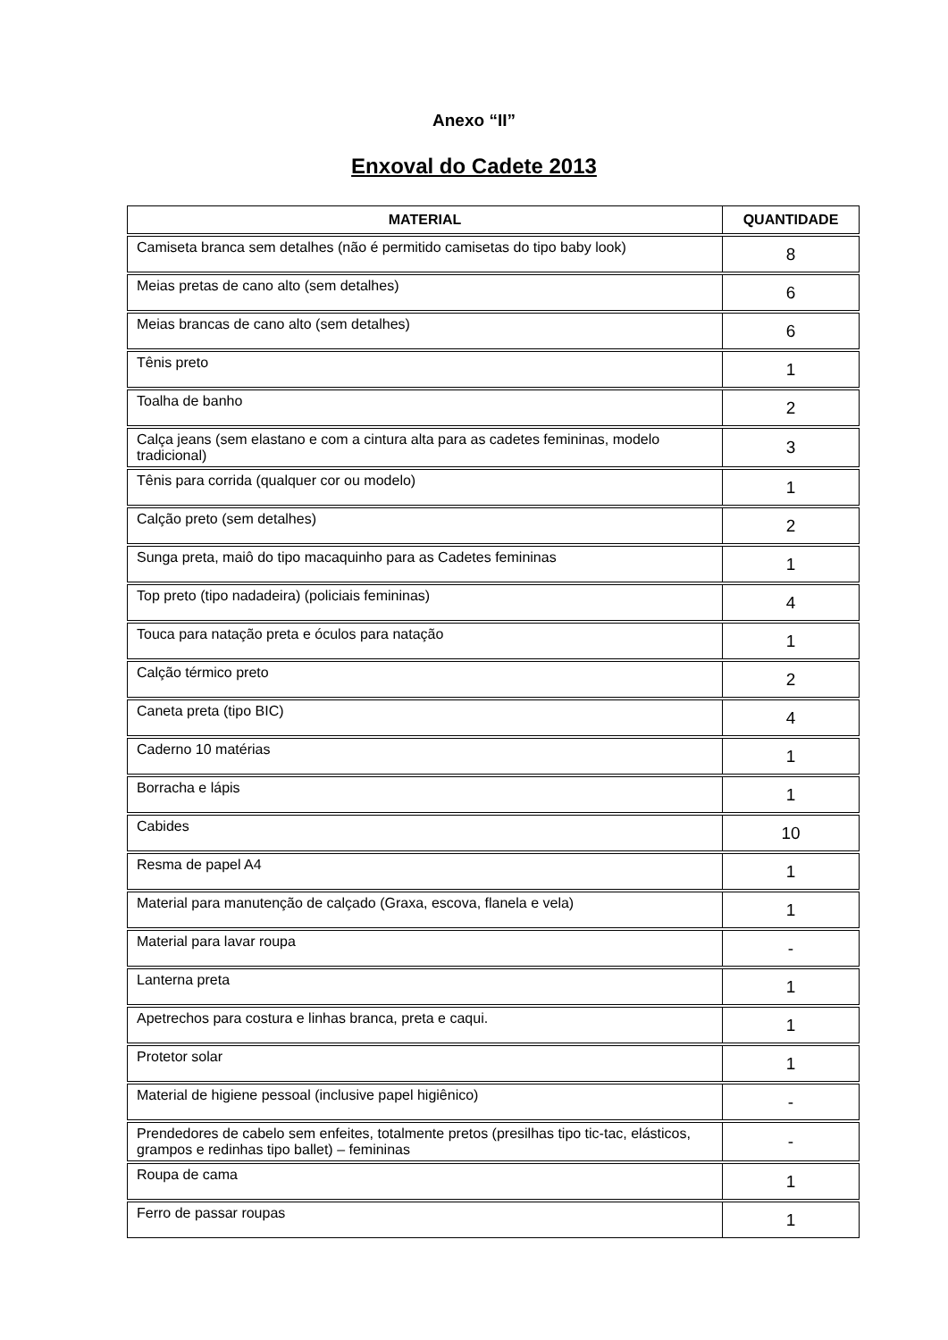Anexo “II”
Enxoval do Cadete 2013
| MATERIAL | QUANTIDADE |
| --- | --- |
| Camiseta branca sem detalhes (não é permitido camisetas do tipo baby look) | 8 |
| Meias pretas de cano alto (sem detalhes) | 6 |
| Meias brancas de cano alto (sem detalhes) | 6 |
| Tênis preto | 1 |
| Toalha de banho | 2 |
| Calça jeans (sem elastano e com a cintura alta para as cadetes femininas, modelo tradicional) | 3 |
| Tênis para corrida (qualquer cor ou modelo) | 1 |
| Calção preto (sem detalhes) | 2 |
| Sunga preta, maiô do tipo macaquinho para as Cadetes femininas | 1 |
| Top preto (tipo nadadeira) (policiais femininas) | 4 |
| Touca para natação preta e óculos para natação | 1 |
| Calção térmico preto | 2 |
| Caneta preta (tipo BIC) | 4 |
| Caderno 10 matérias | 1 |
| Borracha e lápis | 1 |
| Cabides | 10 |
| Resma de papel A4 | 1 |
| Material para manutenção de calçado (Graxa, escova, flanela e vela) | 1 |
| Material para lavar roupa | - |
| Lanterna preta | 1 |
| Apetrechos para costura e linhas branca, preta e caqui. | 1 |
| Protetor solar | 1 |
| Material de higiene pessoal (inclusive papel higiênico) | - |
| Prendedores de cabelo sem enfeites, totalmente pretos (presilhas tipo tic-tac, elásticos, grampos e redinhas tipo ballet) – femininas | - |
| Roupa de cama | 1 |
| Ferro de passar roupas | 1 |